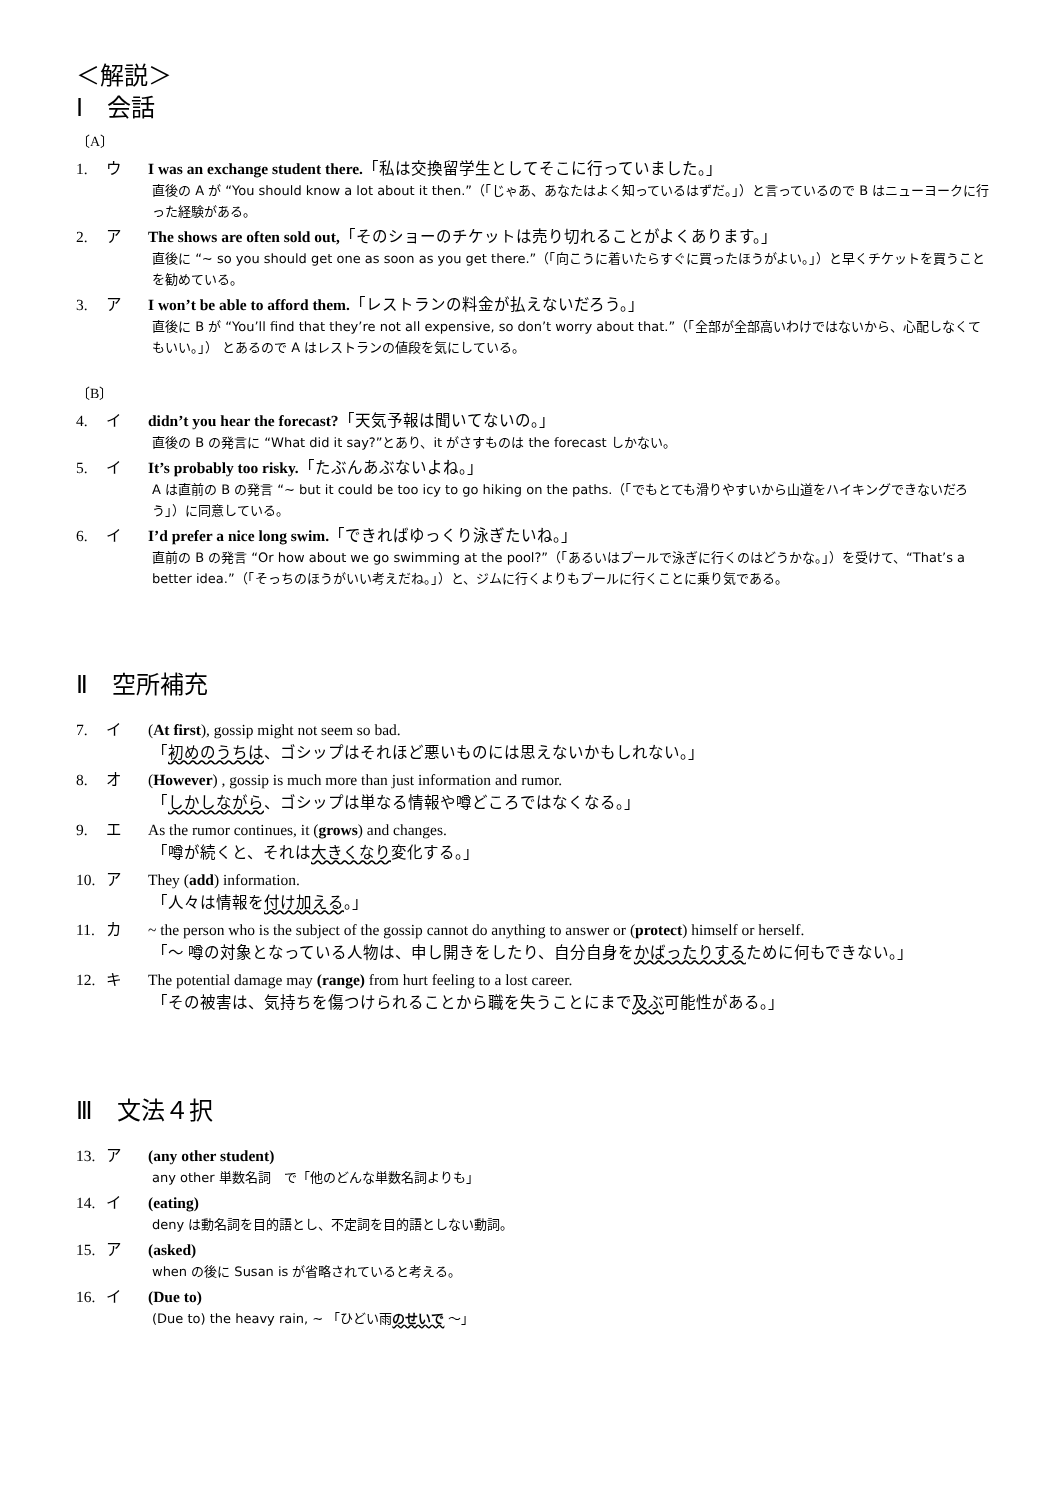＜解説＞
Ⅰ　会話
〔A〕
1. ウ I was an exchange student there.「私は交換留学生としてそこに行っていました。」
直後の A が “You should know a lot about it then.”（「じゃあ、あなたはよく知っているはずだ。」）と言っているので B はニューヨークに行った経験がある。
2. ア The shows are often sold out,「そのショーのチケットは売り切れることがよくあります。」
直後に “~ so you should get one as soon as you get there.”（「向こうに着いたらすぐに買ったほうがよい。」）と早くチケットを買うことを勧めている。
3. ア I won’t be able to afford them.「レストランの料金が払えないだろう。」
直後に B が “You’ll find that they’re not all expensive, so don’t worry about that.”（「全部が全部高いわけではないから、心配しなくてもいい。」） とあるので A はレストランの値段を気にしている。
〔B〕
4. イ didn’t you hear the forecast?「天気予報は聞いてないの。」
直後の B の発言に “What did it say?”とあり、it がさすものは the forecast しかない。
5. イ It’s probably too risky.「たぶんあぶないよね。」
A は直前の B の発言 “~ but it could be too icy to go hiking on the paths.（「でもとても滑りやすいから山道をハイキングできないだろう」）に同意している。
6. イ I’d prefer a nice long swim.「できればゆっくり泳ぎたいね。」
直前の B の発言 “Or how about we go swimming at the pool?”（「あるいはプールで泳ぎに行くのはどうかな。」）を受けて、“That’s a better idea.”（「そっちのほうがいい考えだね。」）と、ジムに行くよりもプールに行くことに乗り気である。
Ⅱ　空所補充
7. イ (At first), gossip might not seem so bad.
「初めのうちは、ゴシップはそれほど悪いものには思えないかもしれない。」
8. オ (However) , gossip is much more than just information and rumor.
「しかしながら、ゴシップは単なる情報や噂どころではなくなる。」
9. エ As the rumor continues, it (grows) and changes.
「噂が続くと、それは大きくなり変化する。」
10. ア They (add) information.
「人々は情報を付け加える。」
11. カ ~ the person who is the subject of the gossip cannot do anything to answer or (protect) himself or herself.
「～ 噂の対象となっている人物は、申し開きをしたり、自分自身をかばったりするために何もできない。」
12. キ The potential damage may (range) from hurt feeling to a lost career.
「その被害は、気持ちを傷つけられることから職を失うことにまで及ぶ可能性がある。」
Ⅲ　文法４択
13. ア (any other student)
any other 単数名詞　で「他のどんな単数名詞よりも」
14. イ (eating)
deny は動名詞を目的語とし、不定詞を目的語としない動詞。
15. ア (asked)
when の後に Susan is が省略されていると考える。
16. イ (Due to)
(Due to) the heavy rain, ~ 「ひどい雨のせいで ～」